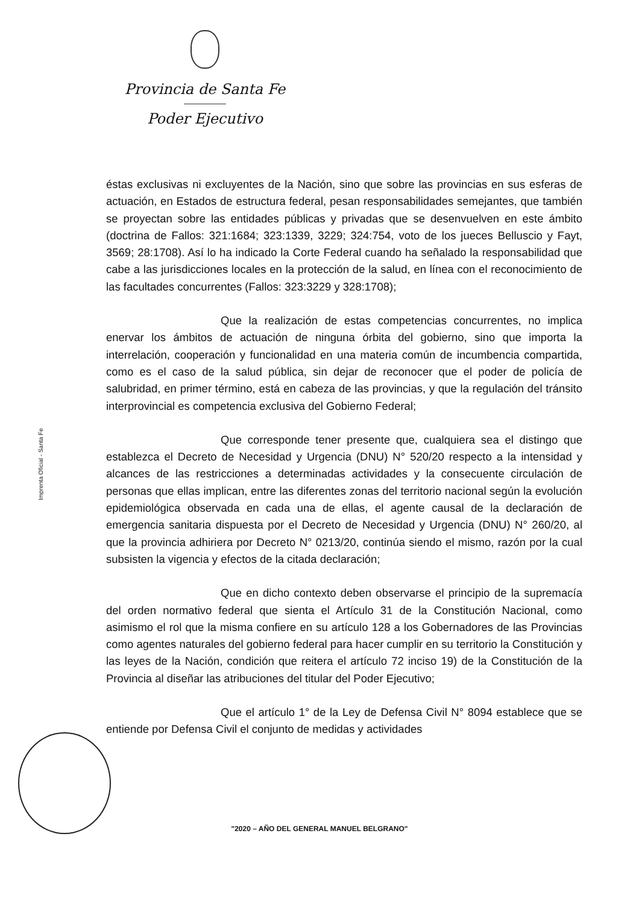Provincia de Santa Fe
Poder Ejecutivo
Imprenta Oficial - Santa Fe
éstas exclusivas ni excluyentes de la Nación, sino que sobre las provincias en sus esferas de actuación, en Estados de estructura federal, pesan responsabilidades semejantes, que también se proyectan sobre las entidades públicas y privadas que se desenvuelven en este ámbito (doctrina de Fallos: 321:1684; 323:1339, 3229; 324:754, voto de los jueces Belluscio y Fayt, 3569; 28:1708). Así lo ha indicado la Corte Federal cuando ha señalado la responsabilidad que cabe a las jurisdicciones locales en la protección de la salud, en línea con el reconocimiento de las facultades concurrentes (Fallos: 323:3229 y 328:1708);
Que la realización de estas competencias concurrentes, no implica enervar los ámbitos de actuación de ninguna órbita del gobierno, sino que importa la interrelación, cooperación y funcionalidad en una materia común de incumbencia compartida, como es el caso de la salud pública, sin dejar de reconocer que el poder de policía de salubridad, en primer término, está en cabeza de las provincias, y que la regulación del tránsito interprovincial es competencia exclusiva del Gobierno Federal;
Que corresponde tener presente que, cualquiera sea el distingo que establezca el Decreto de Necesidad y Urgencia (DNU) N° 520/20 respecto a la intensidad y alcances de las restricciones a determinadas actividades y la consecuente circulación de personas que ellas implican, entre las diferentes zonas del territorio nacional según la evolución epidemiológica observada en cada una de ellas, el agente causal de la declaración de emergencia sanitaria dispuesta por el Decreto de Necesidad y Urgencia (DNU) N° 260/20, al que la provincia adhiriera por Decreto N° 0213/20, continúa siendo el mismo, razón por la cual subsisten la vigencia y efectos de la citada declaración;
Que en dicho contexto deben observarse el principio de la supremacía del orden normativo federal que sienta el Artículo 31 de la Constitución Nacional, como asimismo el rol que la misma confiere en su artículo 128 a los Gobernadores de las Provincias como agentes naturales del gobierno federal para hacer cumplir en su territorio la Constitución y las leyes de la Nación, condición que reitera el artículo 72 inciso 19) de la Constitución de la Provincia al diseñar las atribuciones del titular del Poder Ejecutivo;
Que el artículo 1° de la Ley de Defensa Civil N° 8094 establece que se entiende por Defensa Civil el conjunto de medidas y actividades
"2020 – AÑO DEL GENERAL MANUEL BELGRANO"